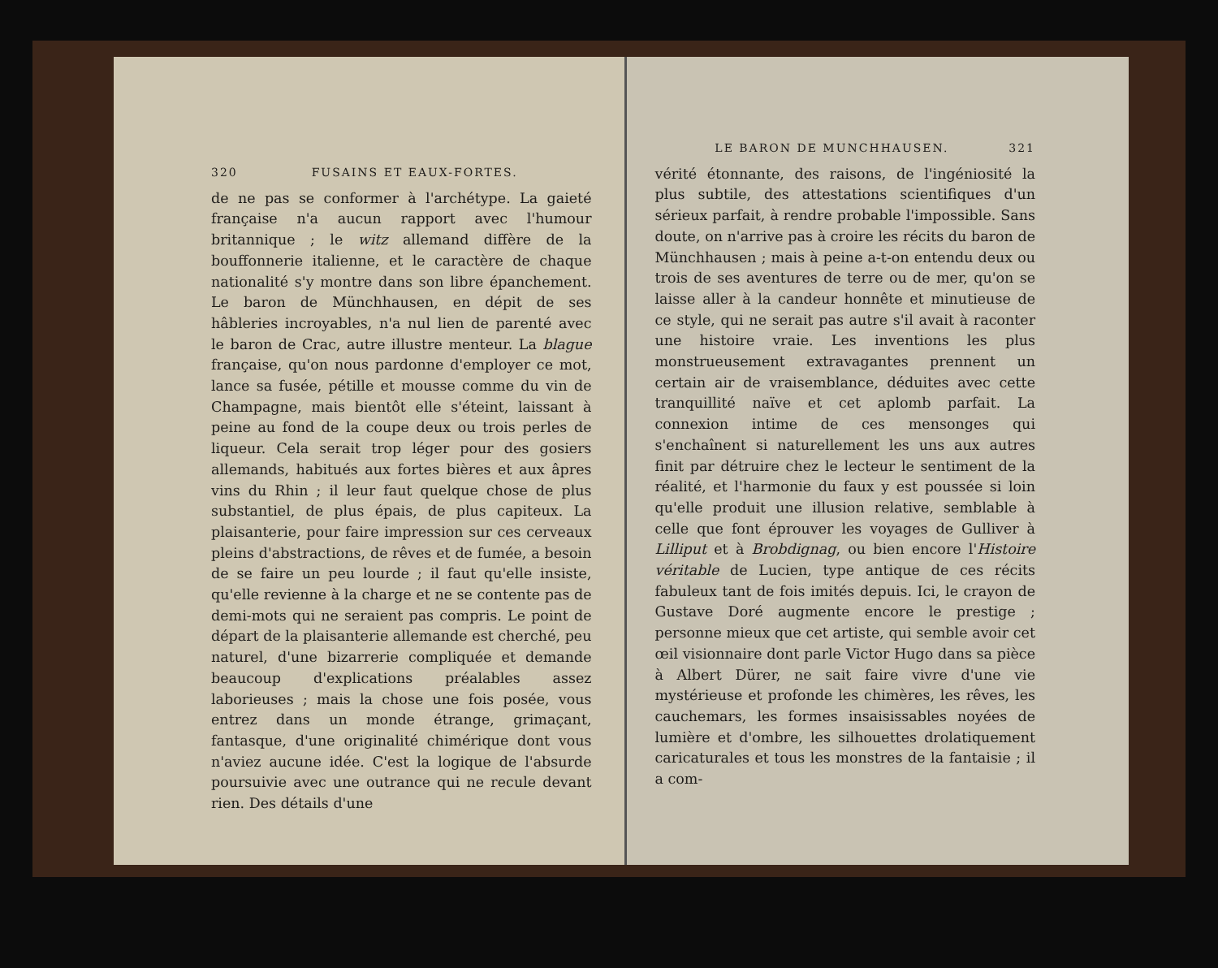320 FUSAINS ET EAUX-FORTES.
de ne pas se conformer à l'archétype. La gaieté française n'a aucun rapport avec l'humour britannique ; le witz allemand diffère de la bouffonnerie italienne, et le caractère de chaque nationalité s'y montre dans son libre épanchement. Le baron de Münchhausen, en dépit de ses hâbleries incroyables, n'a nul lien de parenté avec le baron de Crac, autre illustre menteur. La blague française, qu'on nous pardonne d'employer ce mot, lance sa fusée, pétille et mousse comme du vin de Champagne, mais bientôt elle s'éteint, laissant à peine au fond de la coupe deux ou trois perles de liqueur. Cela serait trop léger pour des gosiers allemands, habitués aux fortes bières et aux âpres vins du Rhin ; il leur faut quelque chose de plus substantiel, de plus épais, de plus capiteux. La plaisanterie, pour faire impression sur ces cerveaux pleins d'abstractions, de rêves et de fumée, a besoin de se faire un peu lourde ; il faut qu'elle insiste, qu'elle revienne à la charge et ne se contente pas de demi-mots qui ne seraient pas compris. Le point de départ de la plaisanterie allemande est cherché, peu naturel, d'une bizarrerie compliquée et demande beaucoup d'explications préalables assez laborieuses ; mais la chose une fois posée, vous entrez dans un monde étrange, grimaçant, fantasque, d'une originalité chimérique dont vous n'aviez aucune idée. C'est la logique de l'absurde poursuivie avec une outrance qui ne recule devant rien. Des détails d'une
LE BARON DE MUNCHHAUSEN. 321
vérité étonnante, des raisons, de l'ingéniosité la plus subtile, des attestations scientifiques d'un sérieux parfait, à rendre probable l'impossible. Sans doute, on n'arrive pas à croire les récits du baron de Münchhausen ; mais à peine a-t-on entendu deux ou trois de ses aventures de terre ou de mer, qu'on se laisse aller à la candeur honnête et minutieuse de ce style, qui ne serait pas autre s'il avait à raconter une histoire vraie. Les inventions les plus monstrueusement extravagantes prennent un certain air de vraisemblance, déduites avec cette tranquillité naïve et cet aplomb parfait. La connexion intime de ces mensonges qui s'enchaînent si naturellement les uns aux autres finit par détruire chez le lecteur le sentiment de la réalité, et l'harmonie du faux y est poussée si loin qu'elle produit une illusion relative, semblable à celle que font éprouver les voyages de Gulliver à Lilliput et à Brobdignag, ou bien encore l'Histoire véritable de Lucien, type antique de ces récits fabuleux tant de fois imités depuis. Ici, le crayon de Gustave Doré augmente encore le prestige ; personne mieux que cet artiste, qui semble avoir cet œil visionnaire dont parle Victor Hugo dans sa pièce à Albert Dürer, ne sait faire vivre d'une vie mystérieuse et profonde les chimères, les rêves, les cauchemars, les formes insaisissables noyées de lumière et d'ombre, les silhouettes drolatiquement caricaturales et tous les monstres de la fantaisie ; il a com-